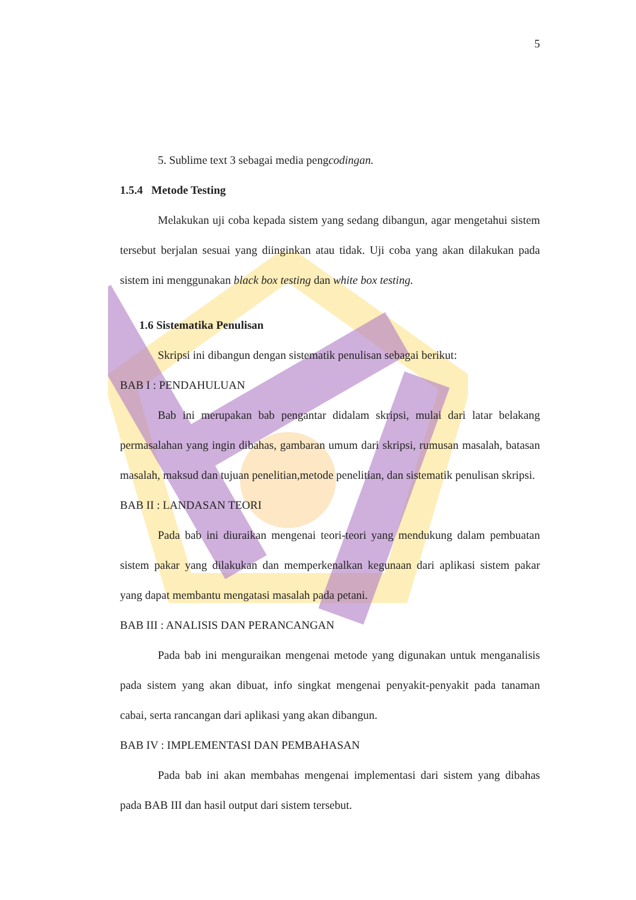5
5. Sublime text 3 sebagai media pengcodingan.
1.5.4 Metode Testing
Melakukan uji coba kepada sistem yang sedang dibangun, agar mengetahui sistem tersebut berjalan sesuai yang diinginkan atau tidak. Uji coba yang akan dilakukan pada sistem ini menggunakan black box testing dan white box testing.
1.6 Sistematika Penulisan
Skripsi ini dibangun dengan sistematik penulisan sebagai berikut:
BAB I : PENDAHULUAN
Bab ini merupakan bab pengantar didalam skripsi, mulai dari latar belakang permasalahan yang ingin dibahas, gambaran umum dari skripsi, rumusan masalah, batasan masalah, maksud dan tujuan penelitian,metode penelitian, dan sistematik penulisan skripsi.
BAB II : LANDASAN TEORI
Pada bab ini diuraikan mengenai teori-teori yang mendukung dalam pembuatan sistem pakar yang dilakukan dan memperkenalkan kegunaan dari aplikasi sistem pakar yang dapat membantu mengatasi masalah pada petani.
BAB III : ANALISIS DAN PERANCANGAN
Pada bab ini menguraikan mengenai metode yang digunakan untuk menganalisis pada sistem yang akan dibuat, info singkat mengenai penyakit-penyakit pada tanaman cabai, serta rancangan dari aplikasi yang akan dibangun.
BAB IV : IMPLEMENTASI DAN PEMBAHASAN
Pada bab ini akan membahas mengenai implementasi dari sistem yang dibahas pada BAB III dan hasil output dari sistem tersebut.